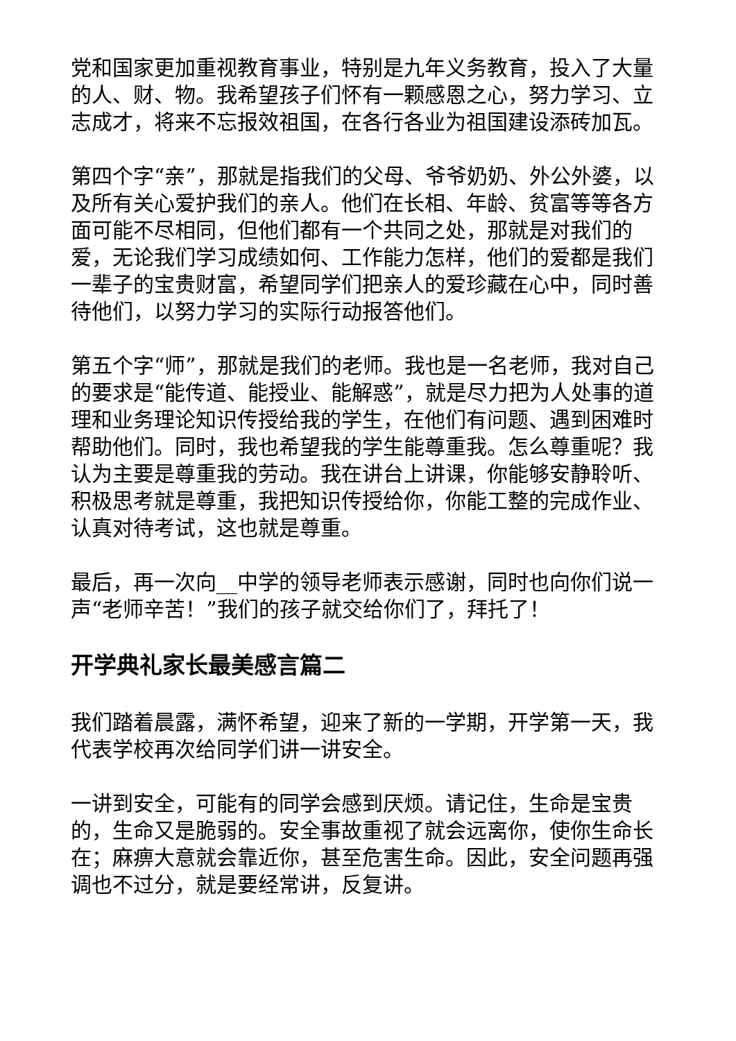党和国家更加重视教育事业，特别是九年义务教育，投入了大量的人、财、物。我希望孩子们怀有一颗感恩之心，努力学习、立志成才，将来不忘报效祖国，在各行各业为祖国建设添砖加瓦。
第四个字“亲”，那就是指我们的父母、爷爷奶奶、外公外婆，以及所有关心爱护我们的亲人。他们在长相、年龄、贫富等等各方面可能不尽相同，但他们都有一个共同之处，那就是对我们的爱，无论我们学习成绩如何、工作能力怎样，他们的爱都是我们一辈子的宝贵财富，希望同学们把亲人的爱珍藏在心中，同时善待他们，以努力学习的实际行动报答他们。
第五个字“师”，那就是我们的老师。我也是一名老师，我对自己的要求是“能传道、能授业、能解惑”，就是尽力把为人处事的道理和业务理论知识传授给我的学生，在他们有问题、遇到困难时帮助他们。同时，我也希望我的学生能尊重我。怎么尊重呢？我认为主要是尊重我的劳动。我在讲台上讲课，你能够安静聆听、积极思考就是尊重，我把知识传授给你，你能工整的完成作业、认真对待考试，这也就是尊重。
最后，再一次向__中学的领导老师表示感谢，同时也向你们说一声“老师辛苦！”我们的孩子就交给你们了，拜托了！
开学典礼家长最美感言篇二
我们踏着晨露，满怀希望，迎来了新的一学期，开学第一天，我代表学校再次给同学们讲一讲安全。
一讲到安全，可能有的同学会感到厌烦。请记住，生命是宝贵的，生命又是脆弱的。安全事故重视了就会远离你，使你生命长在；麻痹大意就会靠近你，甚至危害生命。因此，安全问题再强调也不过分，就是要经常讲，反复讲。